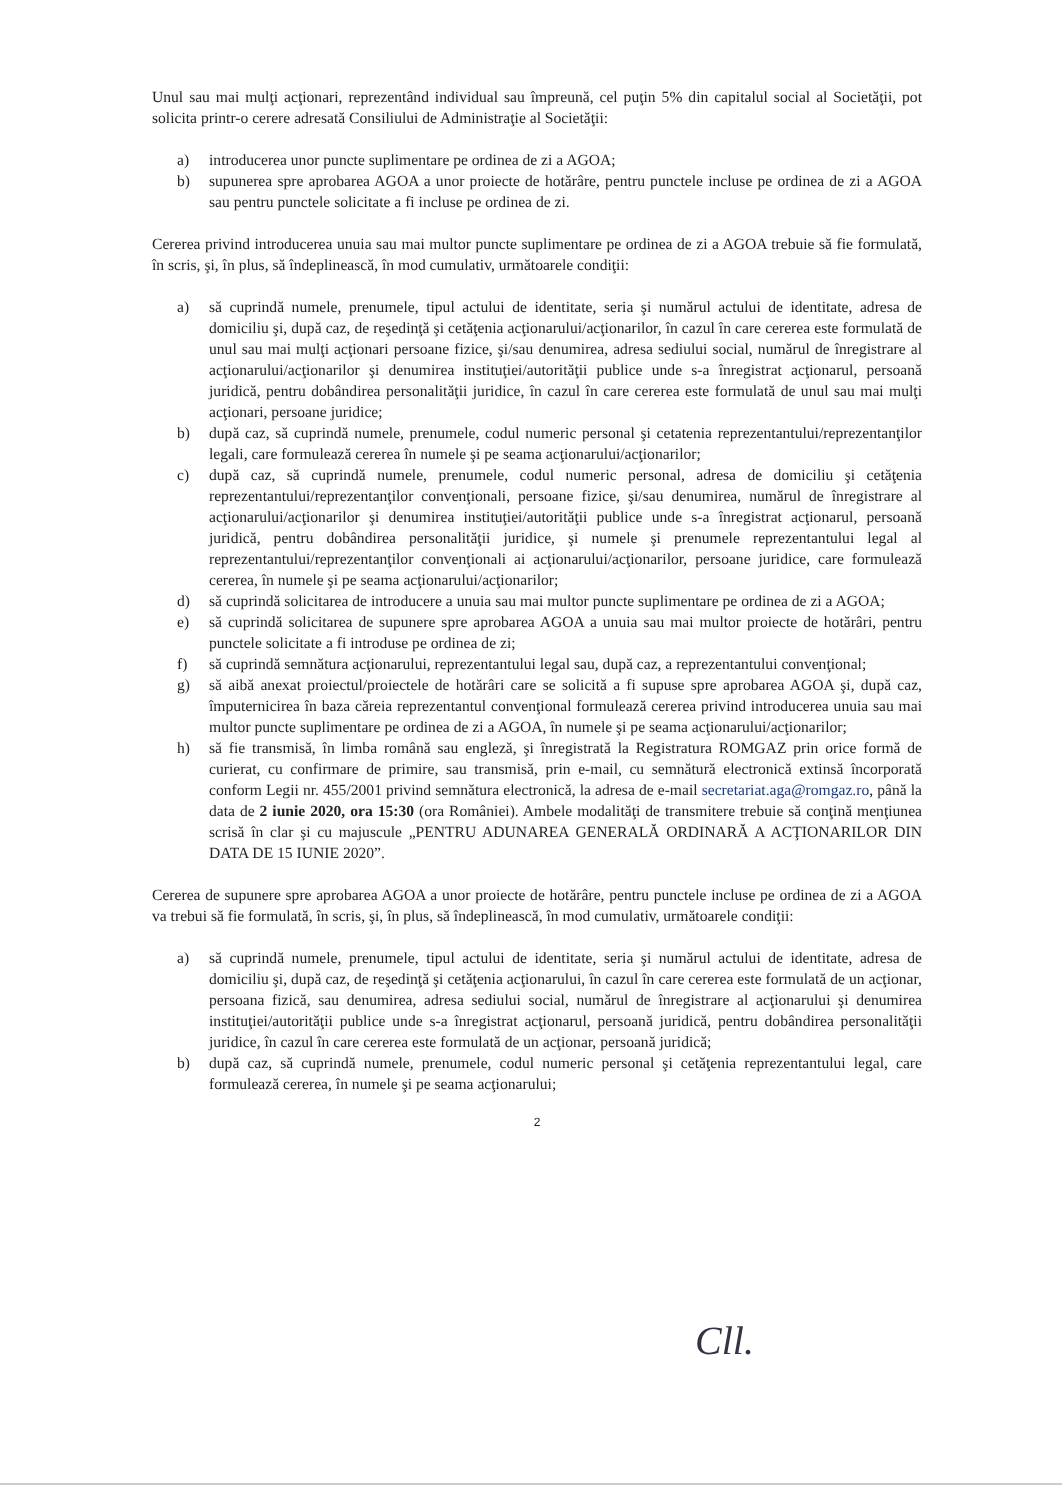Unul sau mai mulţi acţionari, reprezentând individual sau împreună, cel puţin 5% din capitalul social al Societăţii, pot solicita printr-o cerere adresată Consiliului de Administraţie al Societăţii:
a) introducerea unor puncte suplimentare pe ordinea de zi a AGOA;
b) supunerea spre aprobarea AGOA a unor proiecte de hotărâre, pentru punctele incluse pe ordinea de zi a AGOA sau pentru punctele solicitate a fi incluse pe ordinea de zi.
Cererea privind introducerea unuia sau mai multor puncte suplimentare pe ordinea de zi a AGOA trebuie să fie formulată, în scris, şi, în plus, să îndeplinească, în mod cumulativ, următoarele condiţii:
a) să cuprindă numele, prenumele, tipul actului de identitate, seria şi numărul actului de identitate, adresa de domiciliu şi, după caz, de reşedinţă şi cetăţenia acţionarului/acţionarilor, în cazul în care cererea este formulată de unul sau mai mulţi acţionari persoane fizice, şi/sau denumirea, adresa sediului social, numărul de înregistrare al acţionarului/acţionarilor şi denumirea instituţiei/autorităţii publice unde s-a înregistrat acţionarul, persoană juridică, pentru dobândirea personalităţii juridice, în cazul în care cererea este formulată de unul sau mai mulţi acţionari, persoane juridice;
b) după caz, să cuprindă numele, prenumele, codul numeric personal şi cetatenia reprezentantului/reprezentanţilor legali, care formulează cererea în numele şi pe seama acţionarului/acţionarilor;
c) după caz, să cuprindă numele, prenumele, codul numeric personal, adresa de domiciliu şi cetăţenia reprezentantului/reprezentanţilor convenţionali, persoane fizice, şi/sau denumirea, numărul de înregistrare al acţionarului/acţionarilor şi denumirea instituţiei/autorităţii publice unde s-a înregistrat acţionarul, persoană juridică, pentru dobândirea personalităţii juridice, şi numele şi prenumele reprezentantului legal al reprezentantului/reprezentanţilor convenţionali ai acţionarului/acţionarilor, persoane juridice, care formulează cererea, în numele şi pe seama acţionarului/acţionarilor;
d) să cuprindă solicitarea de introducere a unuia sau mai multor puncte suplimentare pe ordinea de zi a AGOA;
e) să cuprindă solicitarea de supunere spre aprobarea AGOA a unuia sau mai multor proiecte de hotărâri, pentru punctele solicitate a fi introduse pe ordinea de zi;
f) să cuprindă semnătura acţionarului, reprezentantului legal sau, după caz, a reprezentantului convenţional;
g) să aibă anexat proiectul/proiectele de hotărâri care se solicită a fi supuse spre aprobarea AGOA şi, după caz, împuternicirea în baza căreia reprezentantul convenţional formulează cererea privind introducerea unuia sau mai multor puncte suplimentare pe ordinea de zi a AGOA, în numele şi pe seama acţionarului/acţionarilor;
h) să fie transmisă, în limba română sau engleză, şi înregistrată la Registratura ROMGAZ prin orice formă de curierat, cu confirmare de primire, sau transmisă, prin e-mail, cu semnătură electronică extinsă încorporată conform Legii nr. 455/2001 privind semnătura electronică, la adresa de e-mail secretariat.aga@romgaz.ro, până la data de 2 iunie 2020, ora 15:30 (ora României). Ambele modalităţi de transmitere trebuie să conţină menţiunea scrisă în clar şi cu majuscule „PENTRU ADUNAREA GENERALĂ ORDINARĂ A ACŢIONARILOR DIN DATA DE 15 IUNIE 2020”.
Cererea de supunere spre aprobarea AGOA a unor proiecte de hotărâre, pentru punctele incluse pe ordinea de zi a AGOA va trebui să fie formulată, în scris, şi, în plus, să îndeplinească, în mod cumulativ, următoarele condiţii:
a) să cuprindă numele, prenumele, tipul actului de identitate, seria şi numărul actului de identitate, adresa de domiciliu şi, după caz, de reşedinţă şi cetăţenia acţionarului, în cazul în care cererea este formulată de un acţionar, persoana fizică, sau denumirea, adresa sediului social, numărul de înregistrare al acţionarului şi denumirea instituţiei/autorităţii publice unde s-a înregistrat acţionarul, persoană juridică, pentru dobândirea personalităţii juridice, în cazul în care cererea este formulată de un acţionar, persoană juridică;
b) după caz, să cuprindă numele, prenumele, codul numeric personal şi cetăţenia reprezentantului legal, care formulează cererea, în numele şi pe seama acţionarului;
2
Cll.